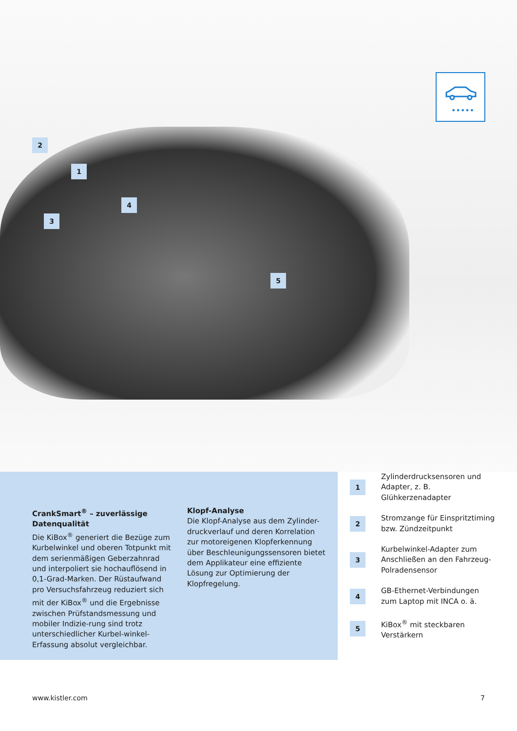•••••
2
1
3
4
5
CrankSmart<sup>®</sup> – zuverlässige Datenqualität
Die KiBox<sup>®</sup> generiert die Bezüge zum Kurbelwinkel und oberen Totpunkt mit dem serienmäßigen Geberzahnrad und interpoliert sie hochauflösend in 0,1-Grad-Marken. Der Rüstaufwand pro Versuchsfahrzeug reduziert sich mit der KiBox<sup>®</sup> und die Ergebnisse zwischen Prüfstandsmessung und mobiler Indizie-rung sind trotz unterschiedlicher Kurbel-winkel-Erfassung absolut vergleichbar.
Klopf-Analyse
Die Klopf-Analyse aus dem Zylinder-druckverlauf und deren Korrelation zur motoreigenen Klopferkennung über Beschleunigungssensoren bietet dem Applikateur eine effiziente Lösung zur Optimierung der Klopfregelung.
1 Zylinderdrucksensoren und Adapter, z. B. Glühkerzenadapter
2 Stromzange für Einspritztiming bzw. Zündzeitpunkt
3 Kurbelwinkel-Adapter zum Anschließen an den Fahrzeug-Polradensensor
4 GB-Ethernet-Verbindungen zum Laptop mit INCA o. ä.
5 KiBox<sup>®</sup> mit steckbaren Verstärkern
www.kistler.com 7